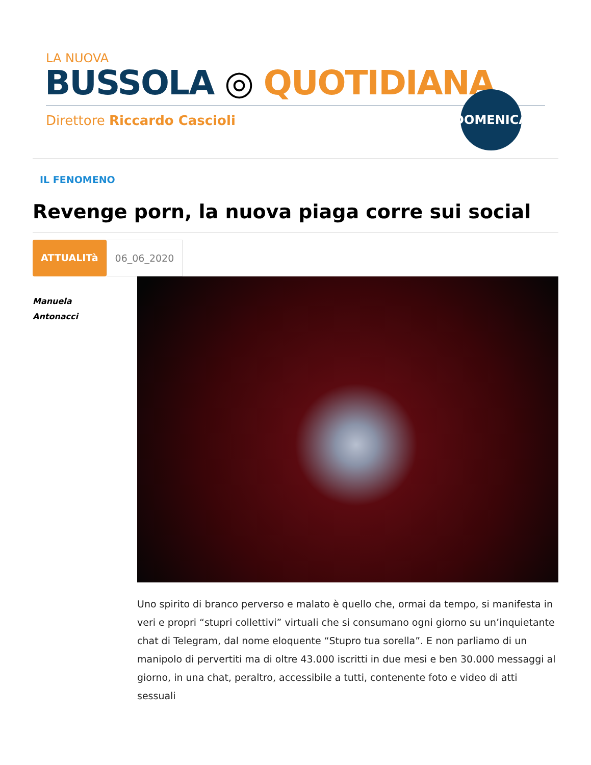LA NUOVA
BUSSOLA ◎ QUOTIDIANA
Direttore Riccardo Cascioli
DOMENICA
IL FENOMENO
Revenge porn, la nuova piaga corre sui social
ATTUALITà 06_06_2020
Manuela
Antonacci
Uno spirito di branco perverso e malato è quello che, ormai da tempo, si manifesta in veri e propri “stupri collettivi” virtuali che si consumano ogni giorno su un’inquietante chat di Telegram, dal nome eloquente “Stupro tua sorella”. E non parliamo di un manipolo di pervertiti ma di oltre 43.000 iscritti in due mesi e ben 30.000 messaggi al giorno, in una chat, peraltro, accessibile a tutti, contenente foto e video di atti sessuali